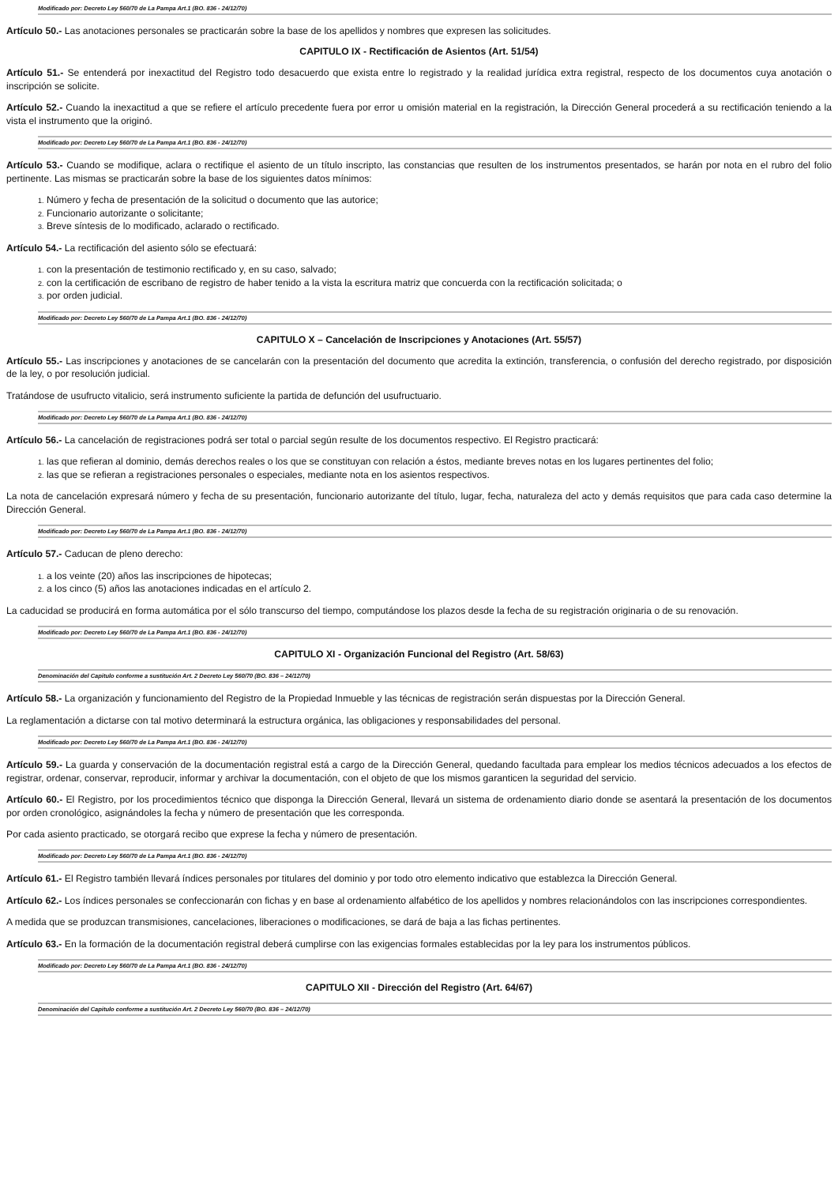Modificado por: Decreto Ley 560/70 de La Pampa Art.1 (BO. 836 - 24/12/70)
Artículo 50.- Las anotaciones personales se practicarán sobre la base de los apellidos y nombres que expresen las solicitudes.
CAPITULO IX - Rectificación de Asientos (Art. 51/54)
Artículo 51.- Se entenderá por inexactitud del Registro todo desacuerdo que exista entre lo registrado y la realidad jurídica extra registral, respecto de los documentos cuya anotación o inscripción se solicite.
Artículo 52.- Cuando la inexactitud a que se refiere el artículo precedente fuera por error u omisión material en la registración, la Dirección General procederá a su rectificación teniendo a la vista el instrumento que la originó.
Modificado por: Decreto Ley 560/70 de La Pampa Art.1 (BO. 836 - 24/12/70)
Artículo 53.- Cuando se modifique, aclara o rectifique el asiento de un título inscripto, las constancias que resulten de los instrumentos presentados, se harán por nota en el rubro del folio pertinente. Las mismas se practicarán sobre la base de los siguientes datos mínimos:
1. Número y fecha de presentación de la solicitud o documento que las autorice;
2. Funcionario autorizante o solicitante;
3. Breve síntesis de lo modificado, aclarado o rectificado.
Artículo 54.- La rectificación del asiento sólo se efectuará:
1. con la presentación de testimonio rectificado y, en su caso, salvado;
2. con la certificación de escribano de registro de haber tenido a la vista la escritura matriz que concuerda con la rectificación solicitada; o
3. por orden judicial.
Modificado por: Decreto Ley 560/70 de La Pampa Art.1 (BO. 836 - 24/12/70)
CAPITULO X – Cancelación de Inscripciones y Anotaciones (Art. 55/57)
Artículo 55.- Las inscripciones y anotaciones de se cancelarán con la presentación del documento que acredita la extinción, transferencia, o confusión del derecho registrado, por disposición de la ley, o por resolución judicial.
Tratándose de usufructo vitalicio, será instrumento suficiente la partida de defunción del usufructuario.
Modificado por: Decreto Ley 560/70 de La Pampa Art.1 (BO. 836 - 24/12/70)
Artículo 56.- La cancelación de registraciones podrá ser total o parcial según resulte de los documentos respectivo. El Registro practicará:
1. las que refieran al dominio, demás derechos reales o los que se constituyan con relación a éstos, mediante breves notas en los lugares pertinentes del folio;
2. las que se refieran a registraciones personales o especiales, mediante nota en los asientos respectivos.
La nota de cancelación expresará número y fecha de su presentación, funcionario autorizante del título, lugar, fecha, naturaleza del acto y demás requisitos que para cada caso determine la Dirección General.
Modificado por: Decreto Ley 560/70 de La Pampa Art.1 (BO. 836 - 24/12/70)
Artículo 57.- Caducan de pleno derecho:
1. a los veinte (20) años las inscripciones de hipotecas;
2. a los cinco (5) años las anotaciones indicadas en el artículo 2.
La caducidad se producirá en forma automática por el sólo transcurso del tiempo, computándose los plazos desde la fecha de su registración originaria o de su renovación.
Modificado por: Decreto Ley 560/70 de La Pampa Art.1 (BO. 836 - 24/12/70)
CAPITULO XI - Organización Funcional del Registro (Art. 58/63)
Denominación del Capitulo conforme a sustitución Art. 2 Decreto Ley 560/70 (BO. 836 – 24/12/70)
Artículo 58.- La organización y funcionamiento del Registro de la Propiedad Inmueble y las técnicas de registración serán dispuestas por la Dirección General.
La reglamentación a dictarse con tal motivo determinará la estructura orgánica, las obligaciones y responsabilidades del personal.
Modificado por: Decreto Ley 560/70 de La Pampa Art.1 (BO. 836 - 24/12/70)
Artículo 59.- La guarda y conservación de la documentación registral está a cargo de la Dirección General, quedando facultada para emplear los medios técnicos adecuados a los efectos de registrar, ordenar, conservar, reproducir, informar y archivar la documentación, con el objeto de que los mismos garanticen la seguridad del servicio.
Artículo 60.- El Registro, por los procedimientos técnico que disponga la Dirección General, llevará un sistema de ordenamiento diario donde se asentará la presentación de los documentos por orden cronológico, asignándoles la fecha y número de presentación que les corresponda.
Por cada asiento practicado, se otorgará recibo que exprese la fecha y número de presentación.
Modificado por: Decreto Ley 560/70 de La Pampa Art.1 (BO. 836 - 24/12/70)
Artículo 61.- El Registro también llevará índices personales por titulares del dominio y por todo otro elemento indicativo que establezca la Dirección General.
Artículo 62.- Los índices personales se confeccionarán con fichas y en base al ordenamiento alfabético de los apellidos y nombres relacionándolos con las inscripciones correspondientes.
A medida que se produzcan transmisiones, cancelaciones, liberaciones o modificaciones, se dará de baja a las fichas pertinentes.
Artículo 63.- En la formación de la documentación registral deberá cumplirse con las exigencias formales establecidas por la ley para los instrumentos públicos.
Modificado por: Decreto Ley 560/70 de La Pampa Art.1 (BO. 836 - 24/12/70)
CAPITULO XII - Dirección del Registro (Art. 64/67)
Denominación del Capitulo conforme a sustitución Art. 2 Decreto Ley 560/70 (BO. 836 – 24/12/70)